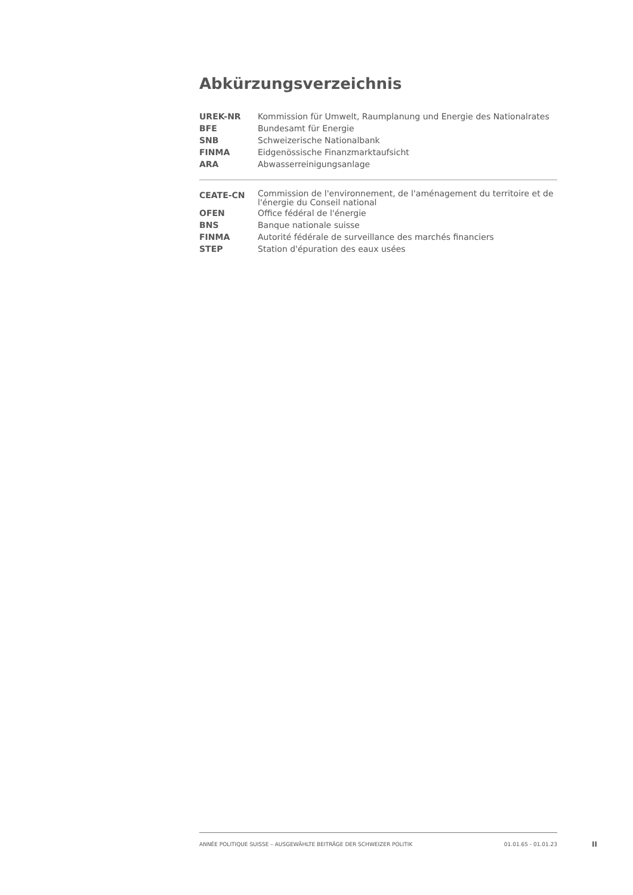Abkürzungsverzeichnis
| UREK-NR | Kommission für Umwelt, Raumplanung und Energie des Nationalrates |
| BFE | Bundesamt für Energie |
| SNB | Schweizerische Nationalbank |
| FINMA | Eidgenössische Finanzmarktaufsicht |
| ARA | Abwasserreinigungsanlage |
| CEATE-CN | Commission de l'environnement, de l'aménagement du territoire et de l'énergie du Conseil national |
| OFEN | Office fédéral de l'énergie |
| BNS | Banque nationale suisse |
| FINMA | Autorité fédérale de surveillance des marchés financiers |
| STEP | Station d'épuration des eaux usées |
ANNÉE POLITIQUE SUISSE – AUSGEWÄHLTE BEITRÄGE DER SCHWEIZER POLITIK 01.01.65 - 01.01.23
II